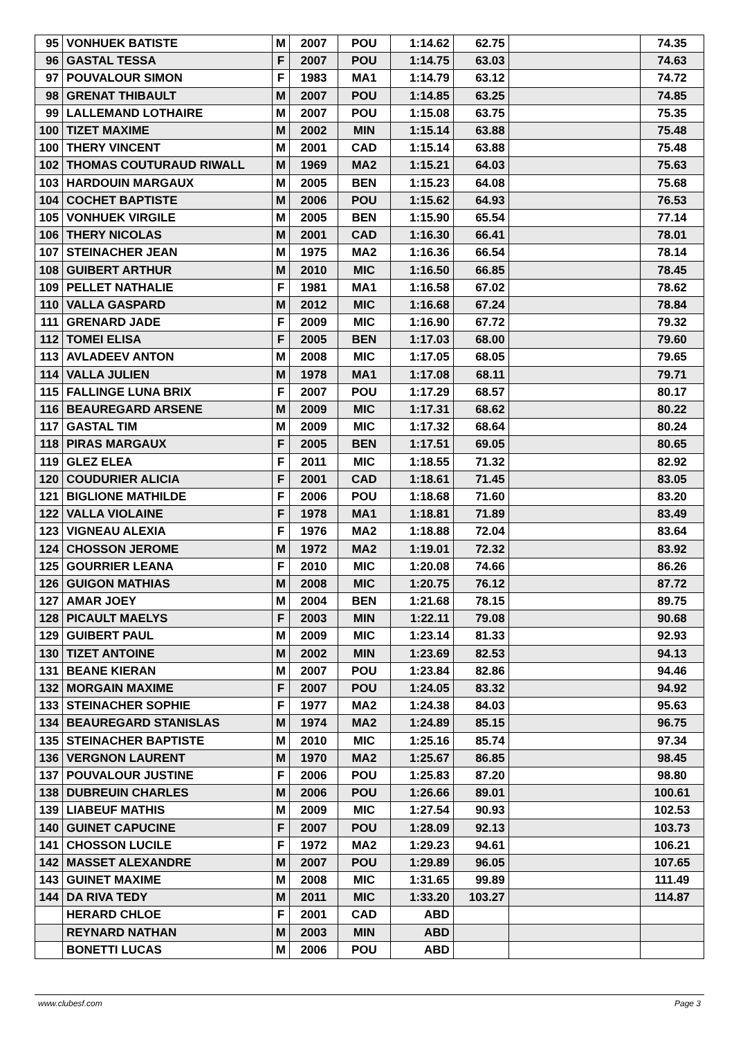| 95 | VONHUEK BATISTE | M | 2007 | POU | 1:14.62 | 62.75 | | 74.35 |
| 96 | GASTAL TESSA | F | 2007 | POU | 1:14.75 | 63.03 | | 74.63 |
| 97 | POUVALOUR SIMON | F | 1983 | MA1 | 1:14.79 | 63.12 | | 74.72 |
| 98 | GRENAT THIBAULT | M | 2007 | POU | 1:14.85 | 63.25 | | 74.85 |
| 99 | LALLEMAND LOTHAIRE | M | 2007 | POU | 1:15.08 | 63.75 | | 75.35 |
| 100 | TIZET MAXIME | M | 2002 | MIN | 1:15.14 | 63.88 | | 75.48 |
| 100 | THERY VINCENT | M | 2001 | CAD | 1:15.14 | 63.88 | | 75.48 |
| 102 | THOMAS COUTURAUD RIWALL | M | 1969 | MA2 | 1:15.21 | 64.03 | | 75.63 |
| 103 | HARDOUIN MARGAUX | M | 2005 | BEN | 1:15.23 | 64.08 | | 75.68 |
| 104 | COCHET BAPTISTE | M | 2006 | POU | 1:15.62 | 64.93 | | 76.53 |
| 105 | VONHUEK VIRGILE | M | 2005 | BEN | 1:15.90 | 65.54 | | 77.14 |
| 106 | THERY NICOLAS | M | 2001 | CAD | 1:16.30 | 66.41 | | 78.01 |
| 107 | STEINACHER JEAN | M | 1975 | MA2 | 1:16.36 | 66.54 | | 78.14 |
| 108 | GUIBERT ARTHUR | M | 2010 | MIC | 1:16.50 | 66.85 | | 78.45 |
| 109 | PELLET NATHALIE | F | 1981 | MA1 | 1:16.58 | 67.02 | | 78.62 |
| 110 | VALLA GASPARD | M | 2012 | MIC | 1:16.68 | 67.24 | | 78.84 |
| 111 | GRENARD JADE | F | 2009 | MIC | 1:16.90 | 67.72 | | 79.32 |
| 112 | TOMEI ELISA | F | 2005 | BEN | 1:17.03 | 68.00 | | 79.60 |
| 113 | AVLADEEV ANTON | M | 2008 | MIC | 1:17.05 | 68.05 | | 79.65 |
| 114 | VALLA JULIEN | M | 1978 | MA1 | 1:17.08 | 68.11 | | 79.71 |
| 115 | FALLINGE LUNA BRIX | F | 2007 | POU | 1:17.29 | 68.57 | | 80.17 |
| 116 | BEAUREGARD ARSENE | M | 2009 | MIC | 1:17.31 | 68.62 | | 80.22 |
| 117 | GASTAL TIM | M | 2009 | MIC | 1:17.32 | 68.64 | | 80.24 |
| 118 | PIRAS MARGAUX | F | 2005 | BEN | 1:17.51 | 69.05 | | 80.65 |
| 119 | GLEZ ELEA | F | 2011 | MIC | 1:18.55 | 71.32 | | 82.92 |
| 120 | COUDURIER ALICIA | F | 2001 | CAD | 1:18.61 | 71.45 | | 83.05 |
| 121 | BIGLIONE MATHILDE | F | 2006 | POU | 1:18.68 | 71.60 | | 83.20 |
| 122 | VALLA VIOLAINE | F | 1978 | MA1 | 1:18.81 | 71.89 | | 83.49 |
| 123 | VIGNEAU ALEXIA | F | 1976 | MA2 | 1:18.88 | 72.04 | | 83.64 |
| 124 | CHOSSON JEROME | M | 1972 | MA2 | 1:19.01 | 72.32 | | 83.92 |
| 125 | GOURRIER LEANA | F | 2010 | MIC | 1:20.08 | 74.66 | | 86.26 |
| 126 | GUIGON MATHIAS | M | 2008 | MIC | 1:20.75 | 76.12 | | 87.72 |
| 127 | AMAR JOEY | M | 2004 | BEN | 1:21.68 | 78.15 | | 89.75 |
| 128 | PICAULT MAELYS | F | 2003 | MIN | 1:22.11 | 79.08 | | 90.68 |
| 129 | GUIBERT PAUL | M | 2009 | MIC | 1:23.14 | 81.33 | | 92.93 |
| 130 | TIZET ANTOINE | M | 2002 | MIN | 1:23.69 | 82.53 | | 94.13 |
| 131 | BEANE KIERAN | M | 2007 | POU | 1:23.84 | 82.86 | | 94.46 |
| 132 | MORGAIN MAXIME | F | 2007 | POU | 1:24.05 | 83.32 | | 94.92 |
| 133 | STEINACHER SOPHIE | F | 1977 | MA2 | 1:24.38 | 84.03 | | 95.63 |
| 134 | BEAUREGARD STANISLAS | M | 1974 | MA2 | 1:24.89 | 85.15 | | 96.75 |
| 135 | STEINACHER BAPTISTE | M | 2010 | MIC | 1:25.16 | 85.74 | | 97.34 |
| 136 | VERGNON LAURENT | M | 1970 | MA2 | 1:25.67 | 86.85 | | 98.45 |
| 137 | POUVALOUR JUSTINE | F | 2006 | POU | 1:25.83 | 87.20 | | 98.80 |
| 138 | DUBREUIN CHARLES | M | 2006 | POU | 1:26.66 | 89.01 | | 100.61 |
| 139 | LIABEUF MATHIS | M | 2009 | MIC | 1:27.54 | 90.93 | | 102.53 |
| 140 | GUINET CAPUCINE | F | 2007 | POU | 1:28.09 | 92.13 | | 103.73 |
| 141 | CHOSSON LUCILE | F | 1972 | MA2 | 1:29.23 | 94.61 | | 106.21 |
| 142 | MASSET ALEXANDRE | M | 2007 | POU | 1:29.89 | 96.05 | | 107.65 |
| 143 | GUINET MAXIME | M | 2008 | MIC | 1:31.65 | 99.89 | | 111.49 |
| 144 | DA RIVA TEDY | M | 2011 | MIC | 1:33.20 | 103.27 | | 114.87 |
| | HERARD CHLOE | F | 2001 | CAD | ABD | | | |
| | REYNARD NATHAN | M | 2003 | MIN | ABD | | | |
| | BONETTI LUCAS | M | 2006 | POU | ABD | | | |
www.clubesf.com Page 3